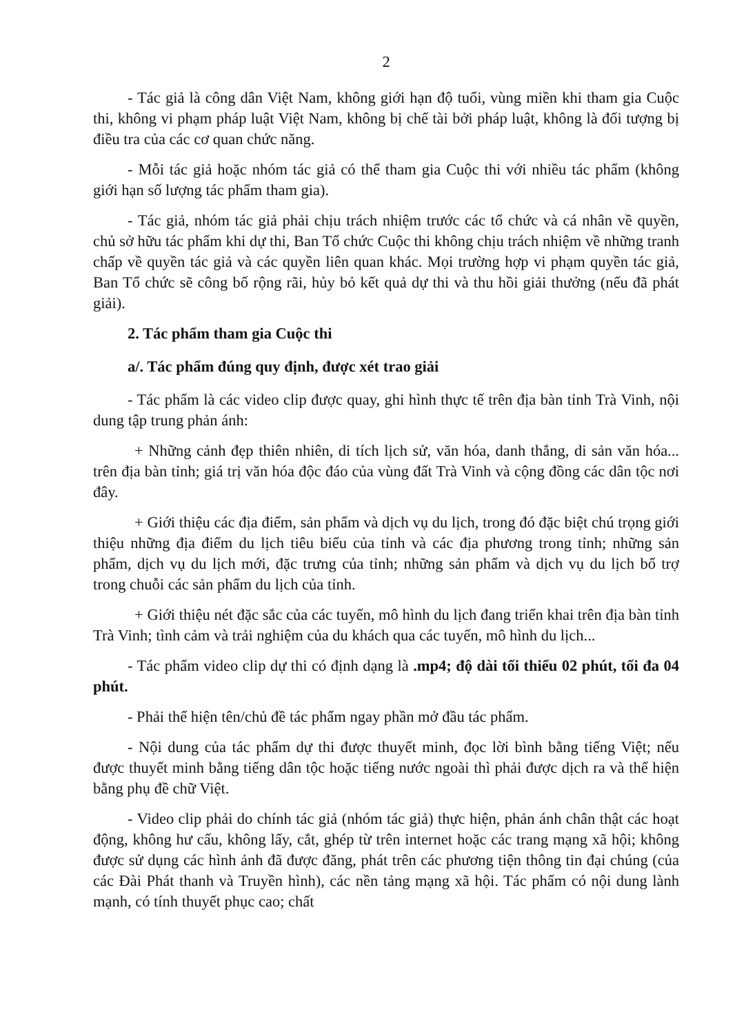2
- Tác giả là công dân Việt Nam, không giới hạn độ tuổi, vùng miền khi tham gia Cuộc thi, không vi phạm pháp luật Việt Nam, không bị chế tài bởi pháp luật, không là đối tượng bị điều tra của các cơ quan chức năng.
- Mỗi tác giả hoặc nhóm tác giả có thể tham gia Cuộc thi với nhiều tác phẩm (không giới hạn số lượng tác phẩm tham gia).
- Tác giả, nhóm tác giả phải chịu trách nhiệm trước các tổ chức và cá nhân về quyền, chủ sở hữu tác phẩm khi dự thi, Ban Tổ chức Cuộc thi không chịu trách nhiệm về những tranh chấp về quyền tác giả và các quyền liên quan khác. Mọi trường hợp vi phạm quyền tác giả, Ban Tổ chức sẽ công bố rộng rãi, hủy bỏ kết quả dự thi và thu hồi giải thưởng (nếu đã phát giải).
2. Tác phẩm tham gia Cuộc thi
a/. Tác phẩm đúng quy định, được xét trao giải
- Tác phẩm là các video clip được quay, ghi hình thực tế trên địa bàn tỉnh Trà Vinh, nội dung tập trung phản ánh:
+ Những cảnh đẹp thiên nhiên, di tích lịch sử, văn hóa, danh thắng, di sản văn hóa... trên địa bàn tỉnh; giá trị văn hóa độc đáo của vùng đất Trà Vinh và cộng đồng các dân tộc nơi đây.
+ Giới thiệu các địa điểm, sản phẩm và dịch vụ du lịch, trong đó đặc biệt chú trọng giới thiệu những địa điểm du lịch tiêu biểu của tỉnh và các địa phương trong tỉnh; những sản phẩm, dịch vụ du lịch mới, đặc trưng của tỉnh; những sản phẩm và dịch vụ du lịch bổ trợ trong chuỗi các sản phẩm du lịch của tỉnh.
+ Giới thiệu nét đặc sắc của các tuyến, mô hình du lịch đang triển khai trên địa bàn tỉnh Trà Vinh; tình cảm và trải nghiệm của du khách qua các tuyến, mô hình du lịch...
- Tác phẩm video clip dự thi có định dạng là .mp4; độ dài tối thiểu 02 phút, tối đa 04 phút.
- Phải thể hiện tên/chủ đề tác phẩm ngay phần mở đầu tác phẩm.
- Nội dung của tác phẩm dự thi được thuyết minh, đọc lời bình bằng tiếng Việt; nếu được thuyết minh bằng tiếng dân tộc hoặc tiếng nước ngoài thì phải được dịch ra và thể hiện bằng phụ đề chữ Việt.
- Video clip phải do chính tác giả (nhóm tác giả) thực hiện, phản ánh chân thật các hoạt động, không hư cấu, không lấy, cắt, ghép từ trên internet hoặc các trang mạng xã hội; không được sử dụng các hình ảnh đã được đăng, phát trên các phương tiện thông tin đại chúng (của các Đài Phát thanh và Truyền hình), các nền tảng mạng xã hội. Tác phẩm có nội dung lành mạnh, có tính thuyết phục cao; chất